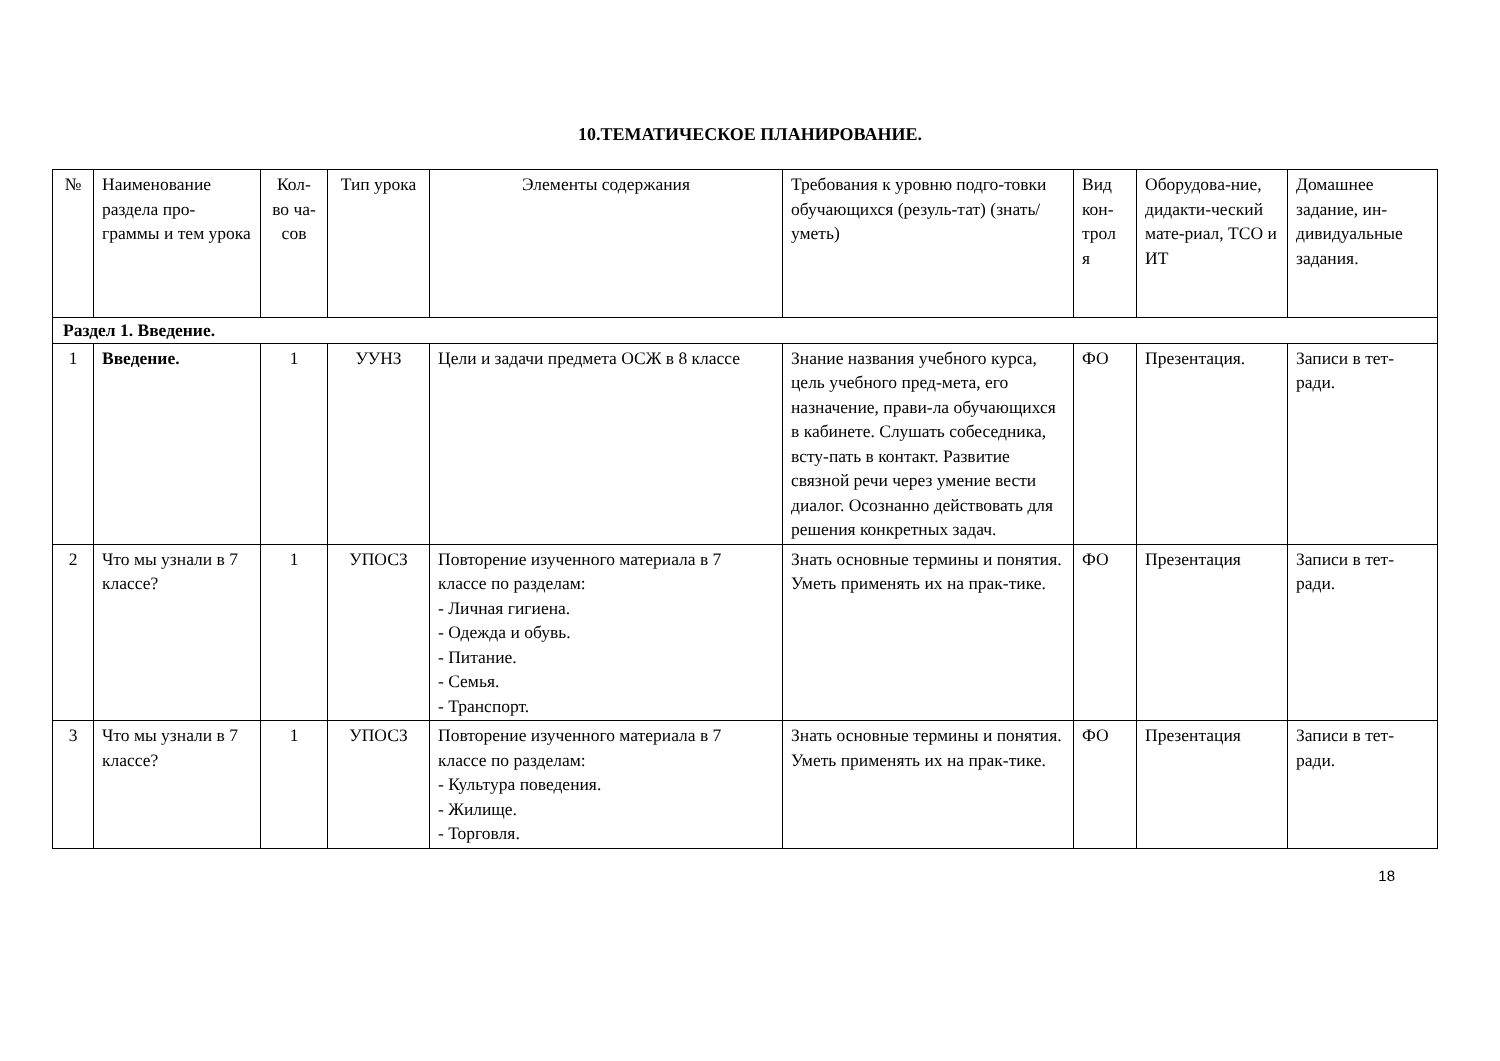10.ТЕМАТИЧЕСКОЕ ПЛАНИРОВАНИЕ.
| № | Наименование раздела про-граммы и тем урока | Кол-во ча-сов | Тип урока | Элементы содержания | Требования к уровню подго-товки обучающихся (резуль-тат) (знать/уметь) | Вид кон-трол я | Оборудова-ние, дидакти-ческий мате-риал, ТСО и ИТ | Домашнее задание, ин-дивидуальные задания. |
| Раздел 1. Введение. | | | | | | | | |
| 1 | Введение. | 1 | УУНЗ | Цели и задачи предмета ОСЖ в 8 классе | Знание названия учебного курса, цель учебного пред-мета, его назначение, прави-ла обучающихся в кабинете. Слушать собеседника, всту-пать в контакт. Развитие связной речи через умение вести диалог. Осознанно действовать для решения конкретных задач. | ФО | Презентация. | Записи в тет-ради. |
| 2 | Что мы узнали в 7 классе? | 1 | УПОСЗ | Повторение изученного материала в 7 классе по разделам: - Личная гигиена. - Одежда и обувь. - Питание. - Семья. - Транспорт. | Знать основные термины и понятия. Уметь применять их на прак-тике. | ФО | Презентация | Записи в тет-ради. |
| 3 | Что мы узнали в 7 классе? | 1 | УПОСЗ | Повторение изученного материала в 7 классе по разделам: - Культура поведения. - Жилище. - Торговля. | Знать основные термины и понятия. Уметь применять их на прак-тике. | ФО | Презентация | Записи в тет-ради. |
18